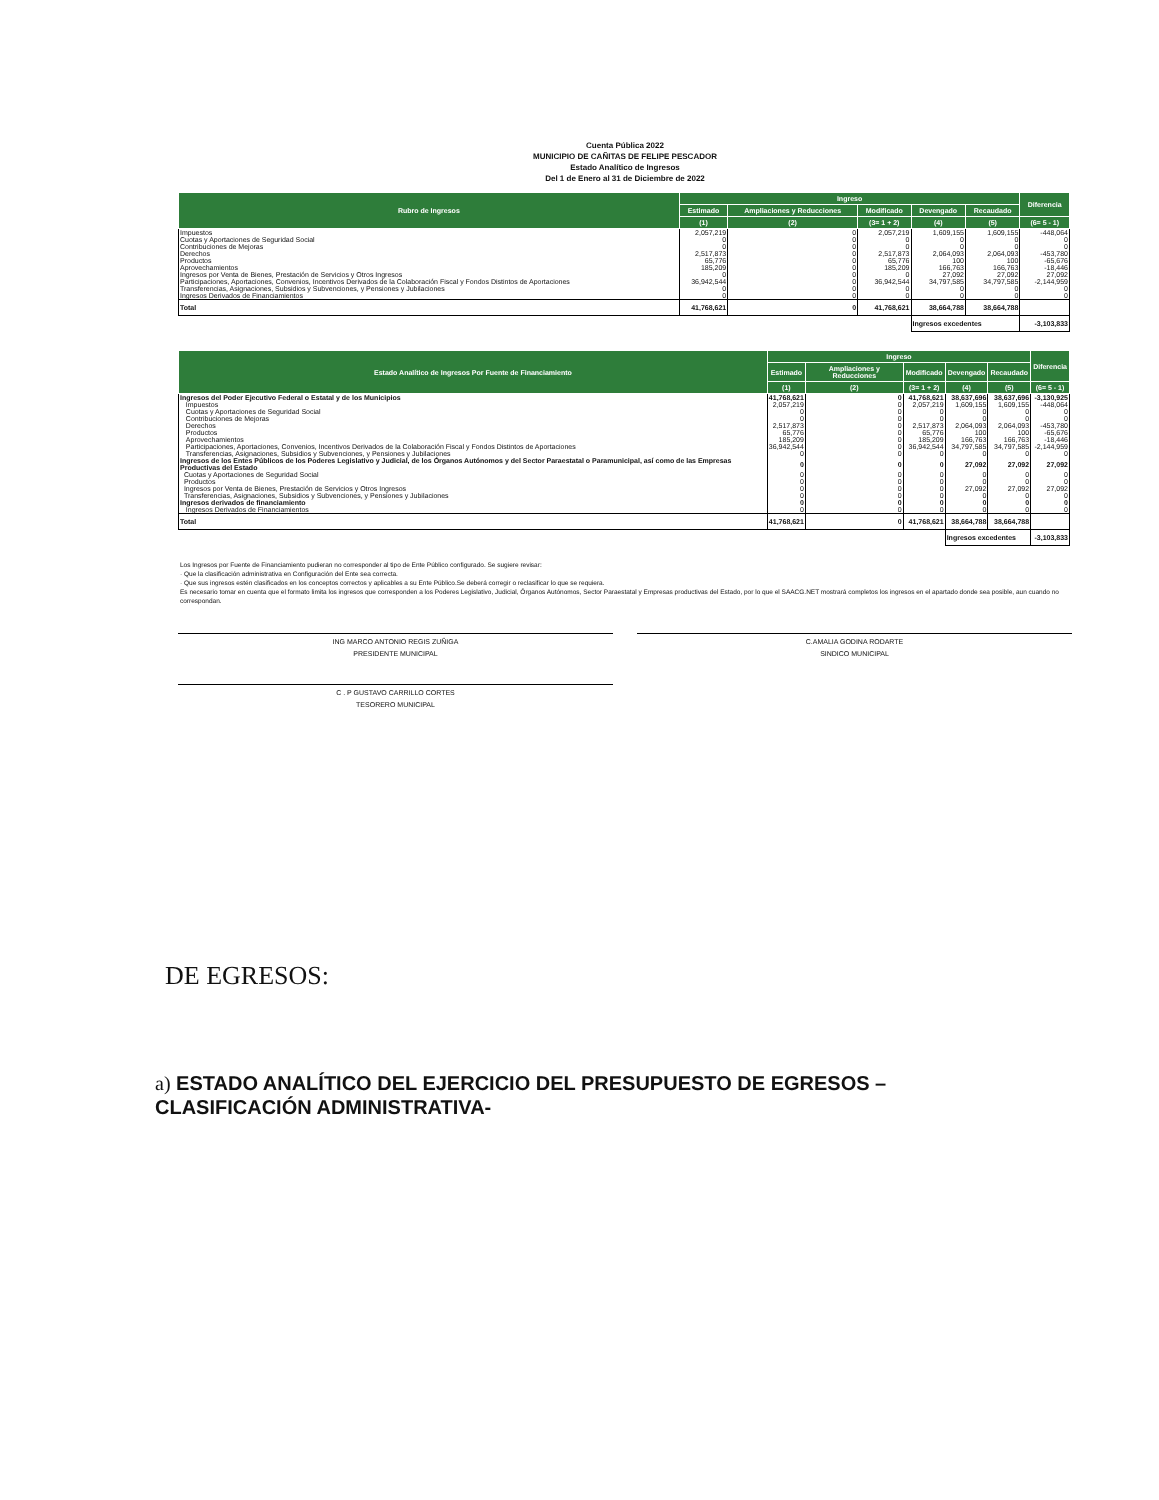Cuenta Pública 2022
MUNICIPIO DE CAÑITAS DE FELIPE PESCADOR
Estado Analítico de Ingresos
Del 1 de Enero al 31 de Diciembre de 2022
| Rubro de Ingresos | Ingreso | | | | | Diferencia |
| --- | --- | --- | --- | --- | --- | --- |
| | Estimado | Ampliaciones y Reducciones | Modificado | Devengado | Recaudado | |
| | (1) | (2) | (3= 1 + 2) | (4) | (5) | (6= 5 - 1) |
| Impuestos | 2,057,219 | 0 | 2,057,219 | 1,609,155 | 1,609,155 | -448,064 |
| Cuotas y Aportaciones de Seguridad Social | 0 | 0 | 0 | 0 | 0 | 0 |
| Contribuciones de Mejoras | 0 | 0 | 0 | 0 | 0 | 0 |
| Derechos | 2,517,873 | 0 | 2,517,873 | 2,064,093 | 2,064,093 | -453,780 |
| Productos | 65,776 | 0 | 65,776 | 100 | 100 | -65,676 |
| Aprovechamientos | 185,209 | 0 | 185,209 | 166,763 | 166,763 | -18,446 |
| Ingresos por Venta de Bienes, Prestación de Servicios y Otros Ingresos | 0 | 0 | 0 | 27,092 | 27,092 | 27,092 |
| Participaciones, Aportaciones, Convenios, Incentivos Derivados de la Colaboración Fiscal y Fondos Distintos de Aportaciones | 36,942,544 | 0 | 36,942,544 | 34,797,585 | 34,797,585 | -2,144,959 |
| Transferencias, Asignaciones, Subsidios y Subvenciones, y Pensiones y Jubilaciones | 0 | 0 | 0 | 0 | 0 | 0 |
| Ingresos Derivados de Financiamientos | 0 | 0 | 0 | 0 | 0 | 0 |
| Total | 41,768,621 | 0 | 41,768,621 | 38,664,788 | 38,664,788 | |
| | | | | Ingresos excedentes | | -3,103,833 |
| Estado Analítico de Ingresos Por Fuente de Financiamiento | Ingreso | | | | | Diferencia |
| --- | --- | --- | --- | --- | --- | --- |
| | Estimado | Ampliaciones y Reducciones | Modificado | Devengado | Recaudado | |
| | (1) | (2) | (3= 1 + 2) | (4) | (5) | (6= 5 - 1) |
| Ingresos del Poder Ejecutivo Federal o Estatal y de los Municipios | 41,768,621 | 0 | 41,768,621 | 38,637,696 | 38,637,696 | -3,130,925 |
| Impuestos | 2,057,219 | 0 | 2,057,219 | 1,609,155 | 1,609,155 | -448,064 |
| Cuotas y Aportaciones de Seguridad Social | 0 | 0 | 0 | 0 | 0 | 0 |
| Contribuciones de Mejoras | 0 | 0 | 0 | 0 | 0 | 0 |
| Derechos | 2,517,873 | 0 | 2,517,873 | 2,064,093 | 2,064,093 | -453,780 |
| Productos | 65,776 | 0 | 65,776 | 100 | 100 | -65,676 |
| Aprovechamientos | 185,209 | 0 | 185,209 | 166,763 | 166,763 | -18,446 |
| Participaciones, Aportaciones, Convenios, Incentivos Derivados de la Colaboración Fiscal y Fondos Distintos de Aportaciones | 36,942,544 | 0 | 36,942,544 | 34,797,585 | 34,797,585 | -2,144,959 |
| Transferencias, Asignaciones, Subsidios y Subvenciones, y Pensiones y Jubilaciones | 0 | 0 | 0 | 0 | 0 | 0 |
| Ingresos de los Entes Públicos de los Poderes Legislativo y Judicial, de los Órganos Autónomos y del Sector Paraestatal o Paramunicipal, así como de las Empresas Productivas del Estado | 0 | 0 | 0 | 27,092 | 27,092 | 27,092 |
| Cuotas y Aportaciones de Seguridad Social | 0 | 0 | 0 | 0 | 0 | 0 |
| Productos | 0 | 0 | 0 | 0 | 0 | 0 |
| Ingresos por Venta de Bienes, Prestación de Servicios y Otros Ingresos | 0 | 0 | 0 | 27,092 | 27,092 | 27,092 |
| Transferencias, Asignaciones, Subsidios y Subvenciones, y Pensiones y Jubilaciones | 0 | 0 | 0 | 0 | 0 | 0 |
| Ingresos derivados de financiamiento | 0 | 0 | 0 | 0 | 0 | 0 |
| Ingresos Derivados de Financiamientos | 0 | 0 | 0 | 0 | 0 | 0 |
| Total | 41,768,621 | 0 | 41,768,621 | 38,664,788 | 38,664,788 | |
| | | | | Ingresos excedentes | | -3,103,833 |
Los Ingresos por Fuente de Financiamiento pudieran no corresponder al tipo de Ente Público configurado. Se sugiere revisar:
· Que la clasificación administrativa en Configuración del Ente sea correcta.
· Que sus ingresos estén clasificados en los conceptos correctos y aplicables a su Ente Público.Se deberá corregir o reclasificar lo que se requiera.
Es necesario tomar en cuenta que el formato limita los ingresos que corresponden a los Poderes Legislativo, Judicial, Órganos Autónomos, Sector Paraestatal y Empresas productivas del Estado, por lo que el SAACG.NET mostrará completos los ingresos en el apartado donde sea posible, aun cuando no correspondan.
ING MARCO ANTONIO REGIS ZUÑIGA
PRESIDENTE MUNICIPAL
C.AMALIA GODINA RODARTE
SINDICO MUNICIPAL
C . P GUSTAVO CARRILLO CORTES
TESORERO MUNICIPAL
DE EGRESOS:
a) ESTADO ANALÍTICO DEL EJERCICIO DEL PRESUPUESTO DE EGRESOS – CLASIFICACIÓN ADMINISTRATIVA-